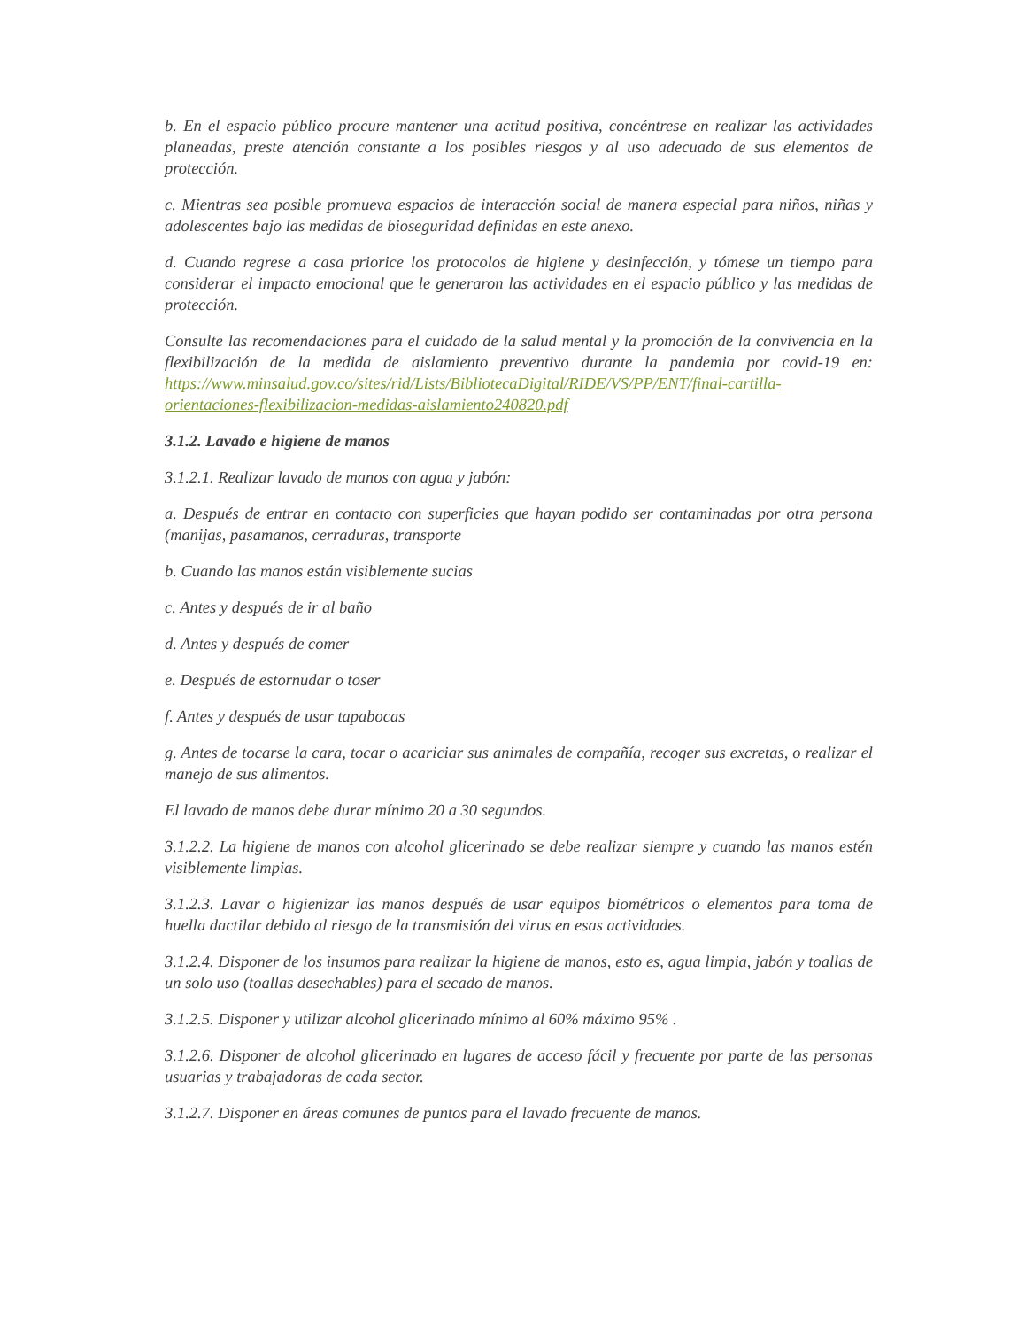b. En el espacio público procure mantener una actitud positiva, concéntrese en realizar las actividades planeadas, preste atención constante a los posibles riesgos y al uso adecuado de sus elementos de protección.
c. Mientras sea posible promueva espacios de interacción social de manera especial para niños, niñas y adolescentes bajo las medidas de bioseguridad definidas en este anexo.
d. Cuando regrese a casa priorice los protocolos de higiene y desinfección, y tómese un tiempo para considerar el impacto emocional que le generaron las actividades en el espacio público y las medidas de protección.
Consulte las recomendaciones para el cuidado de la salud mental y la promoción de la convivencia en la flexibilización de la medida de aislamiento preventivo durante la pandemia por covid-19 en: https://www.minsalud.gov.co/sites/rid/Lists/BibliotecaDigital/RIDE/VS/PP/ENT/final-cartilla-orientaciones-flexibilizacion-medidas-aislamiento240820.pdf
3.1.2. Lavado e higiene de manos
3.1.2.1. Realizar lavado de manos con agua y jabón:
a. Después de entrar en contacto con superficies que hayan podido ser contaminadas por otra persona (manijas, pasamanos, cerraduras, transporte
b. Cuando las manos están visiblemente sucias
c. Antes y después de ir al baño
d. Antes y después de comer
e. Después de estornudar o toser
f. Antes y después de usar tapabocas
g. Antes de tocarse la cara, tocar o acariciar sus animales de compañía, recoger sus excretas, o realizar el manejo de sus alimentos.
El lavado de manos debe durar mínimo 20 a 30 segundos.
3.1.2.2. La higiene de manos con alcohol glicerinado se debe realizar siempre y cuando las manos estén visiblemente limpias.
3.1.2.3. Lavar o higienizar las manos después de usar equipos biométricos o elementos para toma de huella dactilar debido al riesgo de la transmisión del virus en esas actividades.
3.1.2.4. Disponer de los insumos para realizar la higiene de manos, esto es, agua limpia, jabón y toallas de un solo uso (toallas desechables) para el secado de manos.
3.1.2.5. Disponer y utilizar alcohol glicerinado mínimo al 60% máximo 95% .
3.1.2.6. Disponer de alcohol glicerinado en lugares de acceso fácil y frecuente por parte de las personas usuarias y trabajadoras de cada sector.
3.1.2.7. Disponer en áreas comunes de puntos para el lavado frecuente de manos.